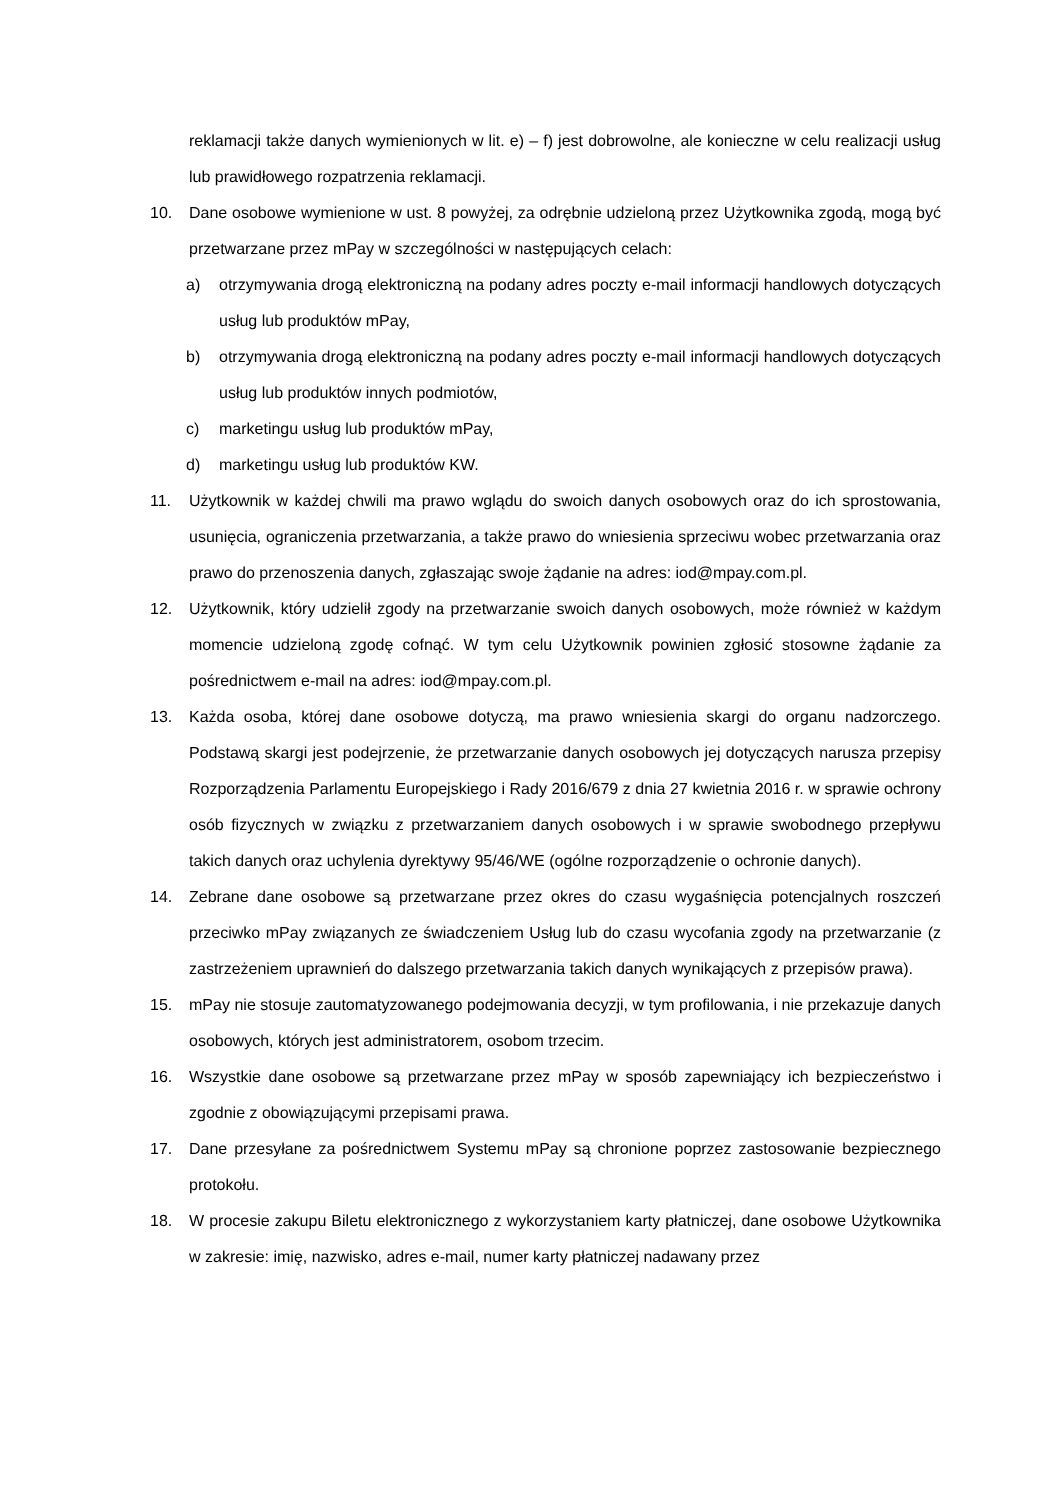reklamacji także danych wymienionych w lit. e) – f) jest dobrowolne, ale konieczne w celu realizacji usług lub prawidłowego rozpatrzenia reklamacji.
10. Dane osobowe wymienione w ust. 8 powyżej, za odrębnie udzieloną przez Użytkownika zgodą, mogą być przetwarzane przez mPay w szczególności w następujących celach:
a) otrzymywania drogą elektroniczną na podany adres poczty e-mail informacji handlowych dotyczących usług lub produktów mPay,
b) otrzymywania drogą elektroniczną na podany adres poczty e-mail informacji handlowych dotyczących usług lub produktów innych podmiotów,
c) marketingu usług lub produktów mPay,
d) marketingu usług lub produktów KW.
11. Użytkownik w każdej chwili ma prawo wglądu do swoich danych osobowych oraz do ich sprostowania, usunięcia, ograniczenia przetwarzania, a także prawo do wniesienia sprzeciwu wobec przetwarzania oraz prawo do przenoszenia danych, zgłaszając swoje żądanie na adres: iod@mpay.com.pl.
12. Użytkownik, który udzielił zgody na przetwarzanie swoich danych osobowych, może również w każdym momencie udzieloną zgodę cofnąć. W tym celu Użytkownik powinien zgłosić stosowne żądanie za pośrednictwem e-mail na adres: iod@mpay.com.pl.
13. Każda osoba, której dane osobowe dotyczą, ma prawo wniesienia skargi do organu nadzorczego. Podstawą skargi jest podejrzenie, że przetwarzanie danych osobowych jej dotyczących narusza przepisy Rozporządzenia Parlamentu Europejskiego i Rady 2016/679 z dnia 27 kwietnia 2016 r. w sprawie ochrony osób fizycznych w związku z przetwarzaniem danych osobowych i w sprawie swobodnego przepływu takich danych oraz uchylenia dyrektywy 95/46/WE (ogólne rozporządzenie o ochronie danych).
14. Zebrane dane osobowe są przetwarzane przez okres do czasu wygaśnięcia potencjalnych roszczeń przeciwko mPay związanych ze świadczeniem Usług lub do czasu wycofania zgody na przetwarzanie (z zastrzeżeniem uprawnień do dalszego przetwarzania takich danych wynikających z przepisów prawa).
15. mPay nie stosuje zautomatyzowanego podejmowania decyzji, w tym profilowania, i nie przekazuje danych osobowych, których jest administratorem, osobom trzecim.
16. Wszystkie dane osobowe są przetwarzane przez mPay w sposób zapewniający ich bezpieczeństwo i zgodnie z obowiązującymi przepisami prawa.
17. Dane przesyłane za pośrednictwem Systemu mPay są chronione poprzez zastosowanie bezpiecznego protokołu.
18. W procesie zakupu Biletu elektronicznego z wykorzystaniem karty płatniczej, dane osobowe Użytkownika w zakresie: imię, nazwisko, adres e-mail, numer karty płatniczej nadawany przez